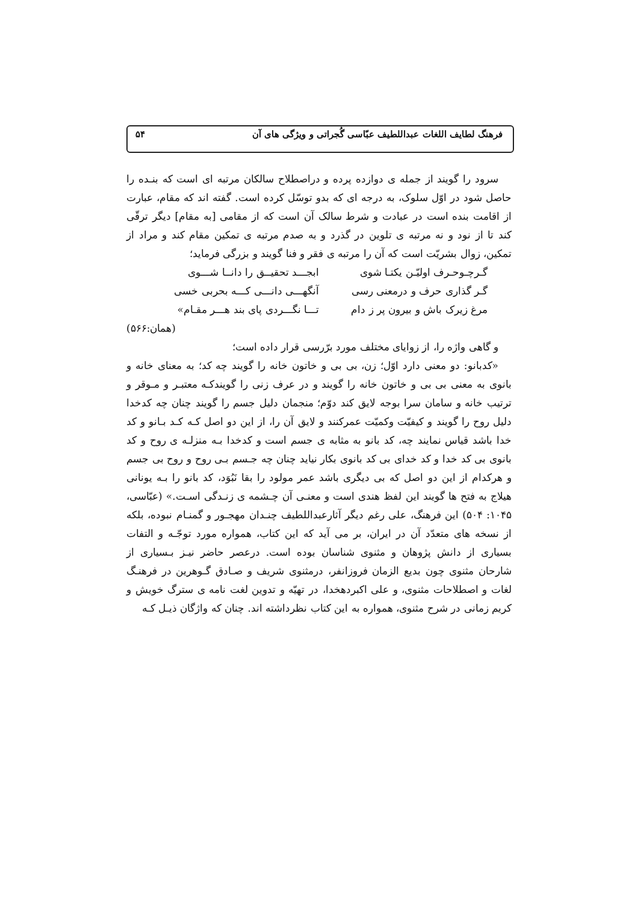فرهنگ لطایف اللغات عبداللطیف عبّاسی گُجراتی و ویژگی های آن ۵۴
سرود را گویند از جمله ی دوازده پرده و دراصطلاح سالکان مرتبه ای است که بنـده را حاصل شود در اوّل سلوک، به درجه ای که بدو توسّل کرده است. گفته اند که مقام، عبارت از اقامت بنده است در عبادت و شرط سالک آن است که از مقامی [به مقام] دیگر ترقّی کند تا از نود و نه مرتبه ی تلوین در گذرد و به صدم مرتبه ی تمکین مقام کند و مراد از تمکین، زوال بشریّت است که آن را مرتبه ی فقر و فنا گویند و بزرگی فرماید؛
گـرچـوحـرف اولیّـن یکتـا شوی ابجـــد تحقیــق را دانــا شـــوی
گـر گذاری حرف و درمعنی رسی آنگهـــی دانـــی کـــه بحربی خسی
مرغ زیرک باش و بیرون پر ز دام تـــا نگـــردی پای بند هـــر مقـام»
(همان:۵۶۶)
و گاهی واژه را، از زوایای مختلف مورد برّرسی قرار داده است؛
«کدبانو: دو معنی دارد اوّل؛ زن، بی بی و خاتون خانه را گویند چه کد؛ به معنای خانه و بانوی به معنی بی بی و خاتون خانه را گویند و در عرف زنی را گویندکـه معتبـر و مـوقر و ترتیب خانه و سامان سرا بوجه لایق کند دوّم؛ منجمان دلیل جسم را گویند چنان چه کدخدا دلیل روح را گویند و کیفیّت وکمیّت عمرکنند و لایق آن را، از این دو اصل کـه کـد بـانو و کد خدا باشد قیاس نمایند چه، کد بانو به مثابه ی جسم است و کدخدا بـه منزلـه ی روح و کد بانوی بی کد خدا و کد خدای بی کد بانوی بکار نیاید چنان چه جـسم بـی روح و روح بی جسم و هرکدام از این دو اصل که بی دیگری باشد عمر مولود را بقا نَبُوَد، کد بانو را بـه یونانی هیلاج به فتح ها گویند این لفظ هندی است و معنـی آن چـشمه ی زنـدگی اسـت.» (عبّاسی، ۱۰۴۵: ۵۰۴) این فرهنگ، علی رغم دیگر آثارعبداللطیف چنـدان مهجـور و گمنـام نبوده، بلکه از نسخه های متعدّد آن در ایران، بر می آید که این کتاب، همواره مورد توجّـه و التفات بسیاری از دانش پژوهان و مثنوی شناسان بوده است. درعصر حاضر نیـز بـسیاری از شارحان مثنوی چون بدیع الزمان فروزانفر، درمثنوی شریف و صـادق گـوهرین در فرهنـگ لغات و اصطلاحات مثنوی، و علی اکبردهخدا، در تهیّه و تدوین لغت نامه ی سترگ خویش و کریم زمانی در شرح مثنوی، همواره به این کتاب نظرداشته اند. چنان که واژگان ذیـل کـه